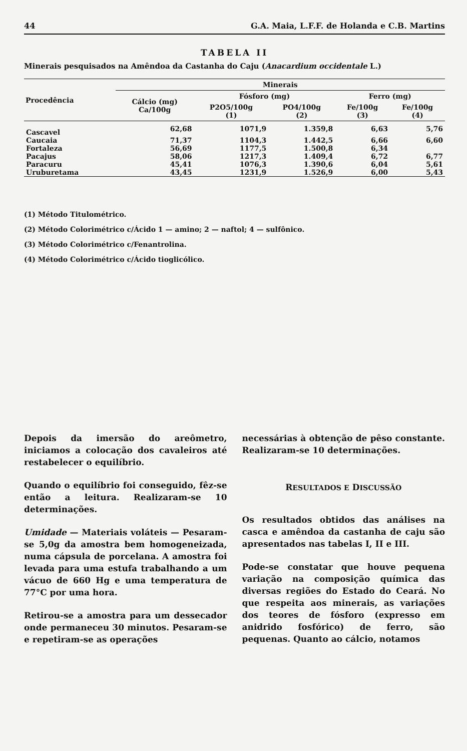44 G.A. Maia, L.F.F. de Holanda e C.B. Martins
TABELA II
Minerais pesquisados na Amêndoa da Castanha do Caju (Anacardium occidentale L.)
| Procedência | Minerais | | | | |
| --- | --- | --- | --- | --- | --- |
| | Cálcio (mg) Ca/100g | Fósforo (mg) | | Ferro (mg) | |
| | | P2O5/100g (1) | PO4/100g (2) | Fe/100g (3) | Fe/100g (4) |
| Cascavel | 62,68 | 1071,9 | 1.359,8 | 6,63 | 5,76 |
| Caucaia | 71,37 | 1104,3 | 1.442,5 | 6,66 | 6,60 |
| Fortaleza | 56,69 | 1177,5 | 1.500,8 | 6,34 | |
| Pacajus | 58,06 | 1217,3 | 1.409,4 | 6,72 | 6,77 |
| Paracuru | 45,41 | 1076,3 | 1.390,6 | 6,04 | 5,61 |
| Uruburetama | 43,45 | 1231,9 | 1.526,9 | 6,00 | 5,43 |
(1) Método Titulométrico.
(2) Método Colorimétrico c/Ácido 1 — amino; 2 — naftol; 4 — sulfônico.
(3) Método Colorimétrico c/Fenantrolina.
(4) Método Colorimétrico c/Ácido tioglicólico.
Depois da imersão do areômetro, iniciamos a colocação dos cavaleiros até restabelecer o equilíbrio.
Quando o equilíbrio foi conseguido, fêz-se então a leitura. Realizaram-se 10 determinações.
Umidade — Materiais voláteis — Pesaram-se 5,0g da amostra bem homogeneizada, numa cápsula de porcelana. A amostra foi levada para uma estufa trabalhando a um vácuo de 660 Hg e uma temperatura de 77°C por uma hora.
Retirou-se a amostra para um dessecador onde permaneceu 30 minutos. Pesaram-se e repetiram-se as operações
necessárias à obtenção de pêso constante. Realizaram-se 10 determinações.
RESULTADOS E DISCUSSÃO
Os resultados obtidos das análises na casca e amêndoa da castanha de caju são apresentados nas tabelas I, II e III.
Pode-se constatar que houve pequena variação na composição química das diversas regiões do Estado do Ceará. No que respeita aos minerais, as variações dos teores de fósforo (expresso em anidrido fosfórico) de ferro, são pequenas. Quanto ao cálcio, notamos